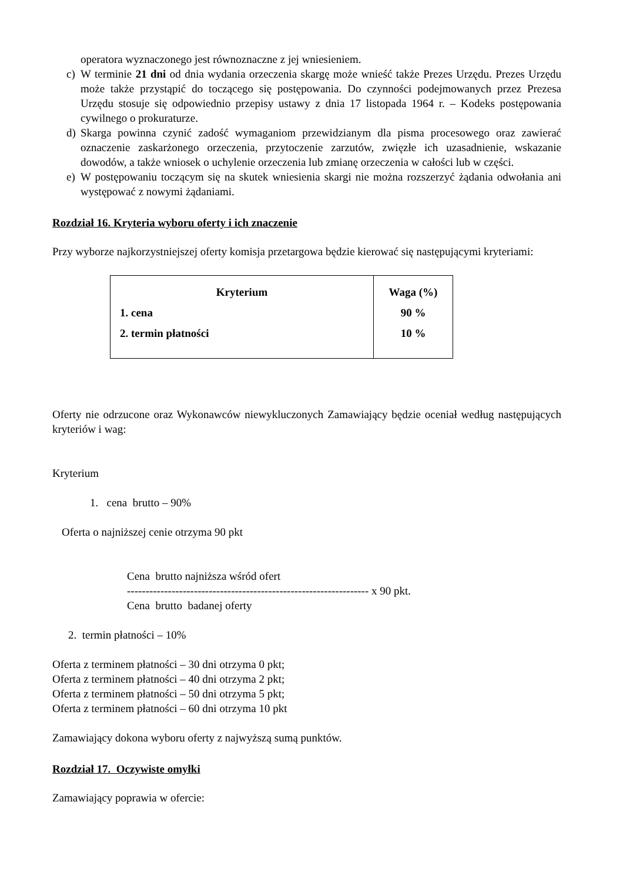operatora wyznaczonego jest równoznaczne z jej wniesieniem.
c) W terminie 21 dni od dnia wydania orzeczenia skargę może wnieść także Prezes Urzędu. Prezes Urzędu może także przystąpić do toczącego się postępowania. Do czynności podejmowanych przez Prezesa Urzędu stosuje się odpowiednio przepisy ustawy z dnia 17 listopada 1964 r. – Kodeks postępowania cywilnego o prokuraturze.
d) Skarga powinna czynić zadość wymaganiom przewidzianym dla pisma procesowego oraz zawierać oznaczenie zaskarżonego orzeczenia, przytoczenie zarzutów, zwięzłe ich uzasadnienie, wskazanie dowodów, a także wniosek o uchylenie orzeczenia lub zmianę orzeczenia w całości lub w części.
e) W postępowaniu toczącym się na skutek wniesienia skargi nie można rozszerzyć żądania odwołania ani występować z nowymi żądaniami.
Rozdział 16. Kryteria wyboru oferty i ich znaczenie
Przy wyborze najkorzystniejszej oferty komisja przetargowa będzie kierować się następującymi kryteriami:
| Kryterium 1. cena 2. termin płatności | Waga (%) 90 % 10 % |
Oferty nie odrzucone oraz Wykonawców niewykluczonych Zamawiający będzie oceniał według następujących kryteriów i wag:
Kryterium
1. cena brutto – 90%
Oferta o najniższej cenie otrzyma 90 pkt
Cena brutto najniższa wśród ofert
----------------------------------------------------------------- x 90 pkt.
Cena brutto badanej oferty
2. termin płatności – 10%
Oferta z terminem płatności – 30 dni otrzyma 0 pkt;
Oferta z terminem płatności – 40 dni otrzyma 2 pkt;
Oferta z terminem płatności – 50 dni otrzyma 5 pkt;
Oferta z terminem płatności – 60 dni otrzyma 10 pkt
Zamawiający dokona wyboru oferty z najwyższą sumą punktów.
Rozdział 17. Oczywiste omyłki
Zamawiający poprawia w ofercie: